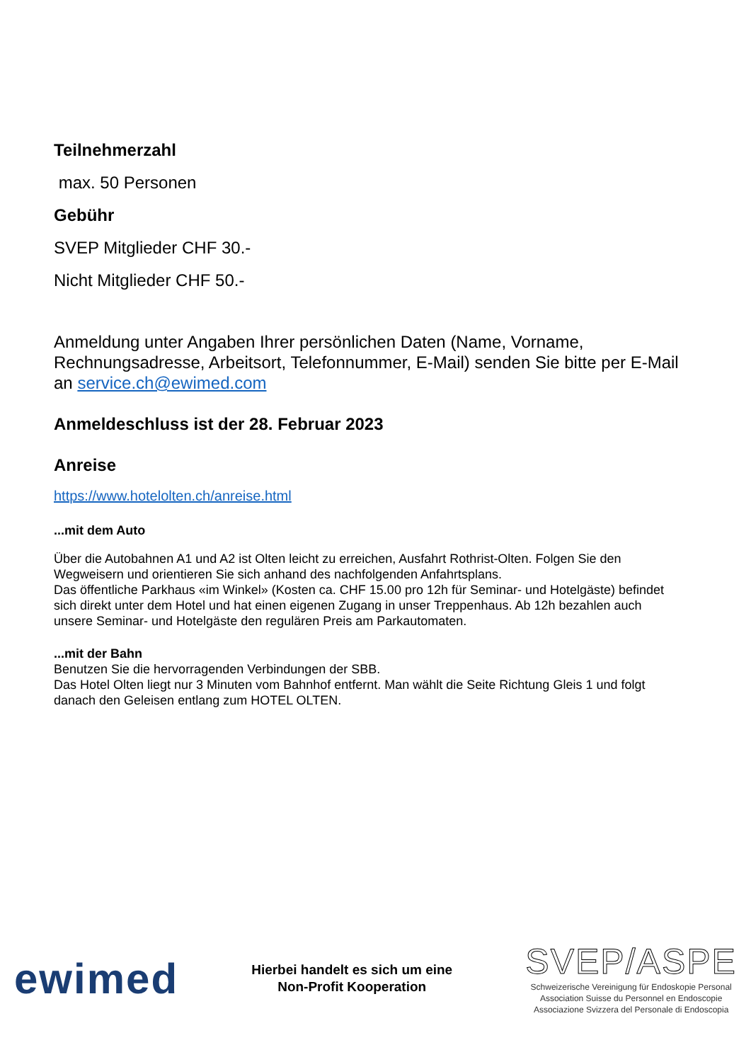Teilnehmerzahl
max. 50 Personen
Gebühr
SVEP Mitglieder CHF 30.-
Nicht Mitglieder CHF 50.-
Anmeldung unter Angaben Ihrer persönlichen Daten (Name, Vorname, Rechnungsadresse, Arbeitsort, Telefonnummer, E-Mail) senden Sie bitte per E-Mail an service.ch@ewimed.com
Anmeldeschluss ist der 28. Februar 2023
Anreise
https://www.hotelolten.ch/anreise.html
...mit dem Auto
Über die Autobahnen A1 und A2 ist Olten leicht zu erreichen, Ausfahrt Rothrist-Olten. Folgen Sie den Wegweisern und orientieren Sie sich anhand des nachfolgenden Anfahrtsplans.
Das öffentliche Parkhaus «im Winkel» (Kosten ca. CHF 15.00 pro 12h für Seminar- und Hotelgäste) befindet sich direkt unter dem Hotel und hat einen eigenen Zugang in unser Treppenhaus. Ab 12h bezahlen auch unsere Seminar- und Hotelgäste den regulären Preis am Parkautomaten.
...mit der Bahn
Benutzen Sie die hervorragenden Verbindungen der SBB.
Das Hotel Olten liegt nur 3 Minuten vom Bahnhof entfernt. Man wählt die Seite Richtung Gleis 1 und folgt danach den Geleisen entlang zum HOTEL OLTEN.
ewimed
Hierbei handelt es sich um eine
Non-Profit Kooperation
SVEP/ASPE
Schweizerische Vereinigung für Endoskopie Personal
Association Suisse du Personnel en Endoscopie
Associazione Svizzera del Personale di Endoscopia